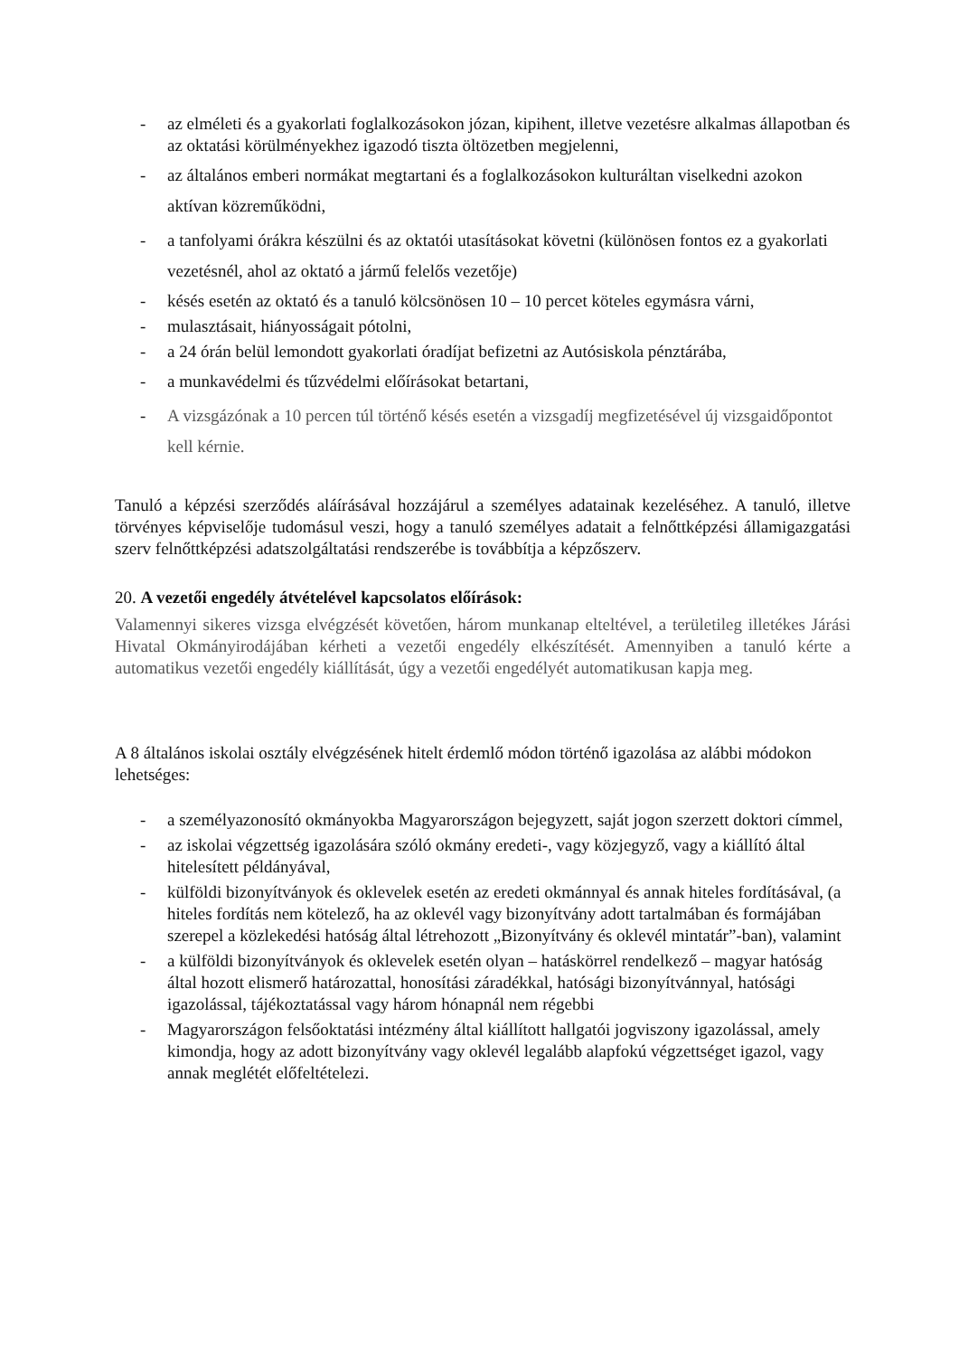- az elméleti és a gyakorlati foglalkozásokon józan, kipihent, illetve vezetésre alkalmas állapotban és az oktatási körülményekhez igazodó tiszta öltözetben megjelenni,
- az általános emberi normákat megtartani és a foglalkozásokon kulturáltan viselkedni azokon aktívan közreműködni,
- a tanfolyami órákra készülni és az oktatói utasításokat követni (különösen fontos ez a gyakorlati vezetésnél, ahol az oktató a jármű felelős vezetője)
- késés esetén az oktató és a tanuló kölcsönösen 10 – 10 percet köteles egymásra várni,
- mulasztásait, hiányosságait pótolni,
- a 24 órán belül lemondott gyakorlati óradíjat befizetni az Autósiskola pénztárába,
- a munkavédelmi és tűzvédelmi előírásokat betartani,
- A vizsgázónak a 10 percen túl történő késés esetén a vizsgadíj megfizetésével új vizsgaidőpontot kell kérnie.
Tanuló a képzési szerződés aláírásával hozzájárul a személyes adatainak kezeléséhez. A tanuló, illetve törvényes képviselője tudomásul veszi, hogy a tanuló személyes adatait a felnőttképzési államigazgatási szerv felnőttképzési adatszolgáltatási rendszerébe is továbbítja a képzőszerv.
20. A vezetői engedély átvételével kapcsolatos előírások:
Valamennyi sikeres vizsga elvégzését követően, három munkanap elteltével, a területileg illetékes Járási Hivatal Okmányirodájában kérheti a vezetői engedély elkészítését. Amennyiben a tanuló kérte a automatikus vezetői engedély kiállítását, úgy a vezetői engedélyét automatikusan kapja meg.
A 8 általános iskolai osztály elvégzésének hitelt érdemlő módon történő igazolása az alábbi módokon lehetséges:
- a személyazonosító okmányokba Magyarországon bejegyzett, saját jogon szerzett doktori címmel,
- az iskolai végzettség igazolására szóló okmány eredeti-, vagy közjegyző, vagy a kiállító által hitelesített példányával,
- külföldi bizonyítványok és oklevelek esetén az eredeti okmánnyal és annak hiteles fordításával, (a hiteles fordítás nem kötelező, ha az oklevél vagy bizonyítvány adott tartalmában és formájában szerepel a közlekedési hatóság által létrehozott „Bizonyítvány és oklevél mintatár”-ban), valamint
- a külföldi bizonyítványok és oklevelek esetén olyan – hatáskörrel rendelkező – magyar hatóság által hozott elismerő határozattal, honosítási záradékkal, hatósági bizonyítvánnyal, hatósági igazolással, tájékoztatással vagy három hónapnál nem régebbi
- Magyarországon felsőoktatási intézmény által kiállított hallgatói jogviszony igazolással, amely kimondja, hogy az adott bizonyítvány vagy oklevél legalább alapfokú végzettséget igazol, vagy annak meglétét előfeltételezi.